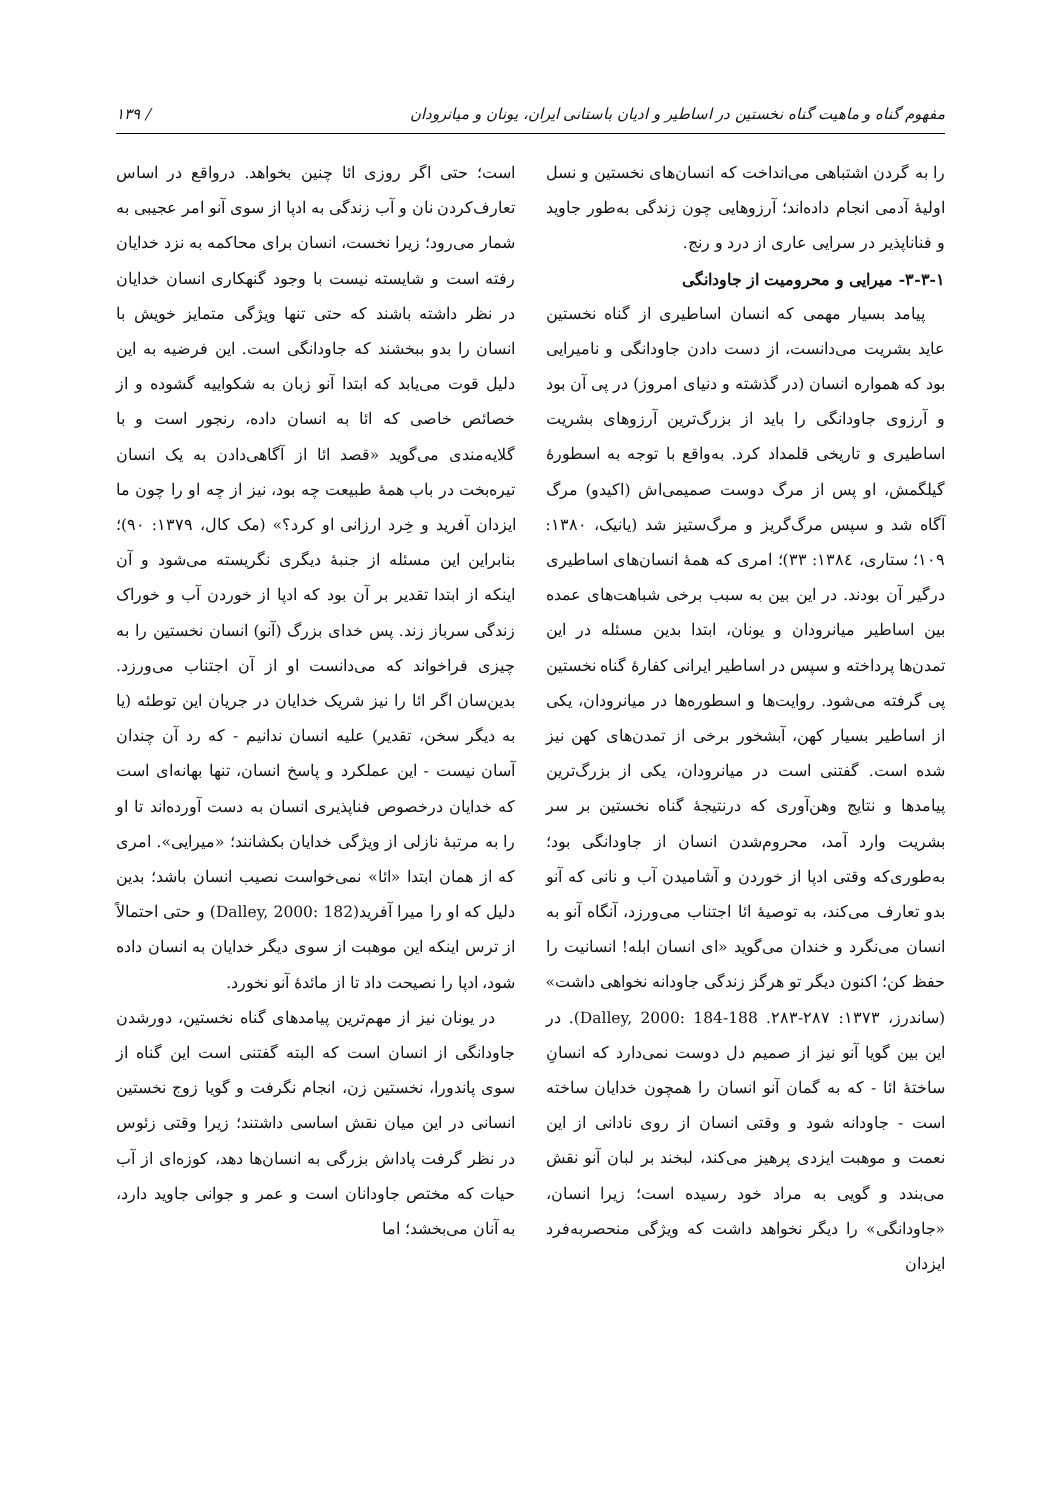مفهوم گناه و ماهیت گناه نخستین در اساطیر و ادیان باستانی ایران، یونان و میانرودان / ۱۳۹
را به گردن اشتباهی می‌انداخت که انسان‌های نخستین و نسل اولیهٔ آدمی انجام داده‌اند؛ آرزوهایی چون زندگی به‌طور جاوید و فناناپذیر در سرایی عاری از درد و رنج.
۳-۳-۱- میرایی و محرومیت از جاودانگی
پیامد بسیار مهمی که انسان اساطیری از گناه نخستین عاید بشریت می‌دانست، از دست دادن جاودانگی و نامیرایی بود که همواره انسان (در گذشته و دنیای امروز) در پی آن بود و آرزوی جاودانگی را باید از بزرگ‌ترین آرزوهای بشریت اساطیری و تاریخی قلمداد کرد. به‌واقع با توجه به اسطورهٔ گیلگمش، او پس از مرگ دوست صمیمی‌اش (اکیدو) مرگ آگاه شد و سپس مرگ‌گریز و مرگ‌ستیز شد (یانیک، ۱۳۸۰: ۱۰۹؛ ستاری، ۱۳۸٤: ۳۳)؛ امری که همهٔ انسان‌های اساطیری درگیر آن بودند. در این بین به سبب برخی شباهت‌های عمده بین اساطیر میانرودان و یونان، ابتدا بدین مسئله در این تمدن‌ها پرداخته و سپس در اساطیر ایرانی کفارهٔ گناه نخستین پی گرفته می‌شود. روایت‌ها و اسطوره‌ها در میانرودان، یکی از اساطیر بسیار کهن، آبشخور برخی از تمدن‌های کهن نیز شده است. گفتنی است در میانرودان، یکی از بزرگ‌ترین پیامدها و نتایج وهن‌آوری که درنتیجهٔ گناه نخستین بر سر بشریت وارد آمد، محروم‌شدن انسان از جاودانگی بود؛ به‌طوری‌که وقتی ادپا از خوردن و آشامیدن آب و نانی که آنو بدو تعارف می‌کند، به توصیهٔ ائا اجتناب می‌ورزد، آنگاه آنو به انسان می‌نگرد و خندان می‌گوید «ای انسان ابله! انسانیت را حفظ کن؛ اکنون دیگر تو هرگز زندگی جاودانه نخواهی داشت» (ساندرز، ۱۳۷۳: ۲۸۷-۲۸۳. Dalley, 2000: 184-188). در این بین گویا آنو نیز از صمیم دل دوست نمی‌دارد که انسانِ ساختهٔ ائا - که به گمان آنو انسان را همچون خدایان ساخته است - جاودانه شود و وقتی انسان از روی نادانی از این نعمت و موهبت ایزدی پرهیز می‌کند، لبخند بر لبان آنو نقش می‌بندد و گویی به مراد خود رسیده است؛ زیرا انسان، «جاودانگی» را دیگر نخواهد داشت که ویژگی منحصربه‌فرد ایزدان
است؛ حتی اگر روزی ائا چنین بخواهد. درواقع در اساس تعارف‌کردن نان و آب زندگی به ادپا از سوی آنو امر عجیبی به شمار می‌رود؛ زیرا نخست، انسان برای محاکمه به نزد خدایان رفته است و شایسته نیست با وجود گنهکاری انسان خدایان در نظر داشته باشند که حتی تنها ویژگی متمایز خویش با انسان را بدو ببخشند که جاودانگی است. این فرضیه به این دلیل قوت می‌یابد که ابتدا آنو زبان به شکواییه گشوده و از خصائص خاصی که ائا به انسان داده، رنجور است و با گلایه‌مندی می‌گوید «قصد ائا از آگاهی‌دادن به یک انسان تیره‌بخت در باب همهٔ طبیعت چه بود، نیز از چه او را چون ما ایزدان آفرید و خِرد ارزانی او کرد؟» (مک کال، ۱۳۷۹: ۹۰)؛ بنابراین این مسئله از جنبهٔ دیگری نگریسته می‌شود و آن اینکه از ابتدا تقدیر بر آن بود که ادپا از خوردن آب و خوراک زندگی سرباز زند. پس خدای بزرگ (آنو) انسان نخستین را به چیزی فراخواند که می‌دانست او از آن اجتناب می‌ورزد. بدین‌سان اگر ائا را نیز شریک خدایان در جریان این توطئه (یا به دیگر سخن، تقدیر) علیه انسان ندانیم - که رد آن چندان آسان نیست - این عملکرد و پاسخ انسان، تنها بهانه‌ای است که خدایان درخصوص فناپذیری انسان به دست آورده‌اند تا او را به مرتبهٔ نازلی از ویژگی خدایان بکشانند؛ «میرایی». امری که از همان ابتدا «ائا» نمی‌خواست نصیب انسان باشد؛ بدین دلیل که او را میرا آفرید(Dalley, 2000: 182) و حتی احتمالاً از ترس اینکه این موهبت از سوی دیگر خدایان به انسان داده شود، ادپا را نصیحت داد تا از مائدهٔ آنو نخورد.
در یونان نیز از مهم‌ترین پیامدهای گناه نخستین، دورشدن جاودانگی از انسان است که البته گفتنی است این گناه از سوی پاندورا، نخستین زن، انجام نگرفت و گویا زوج نخستین انسانی در این میان نقش اساسی داشتند؛ زیرا وقتی زئوس در نظر گرفت پاداش بزرگی به انسان‌ها دهد، کوزه‌ای از آب حیات که مختص جاودانان است و عمر و جوانی جاوید دارد، به آنان می‌بخشد؛ اما